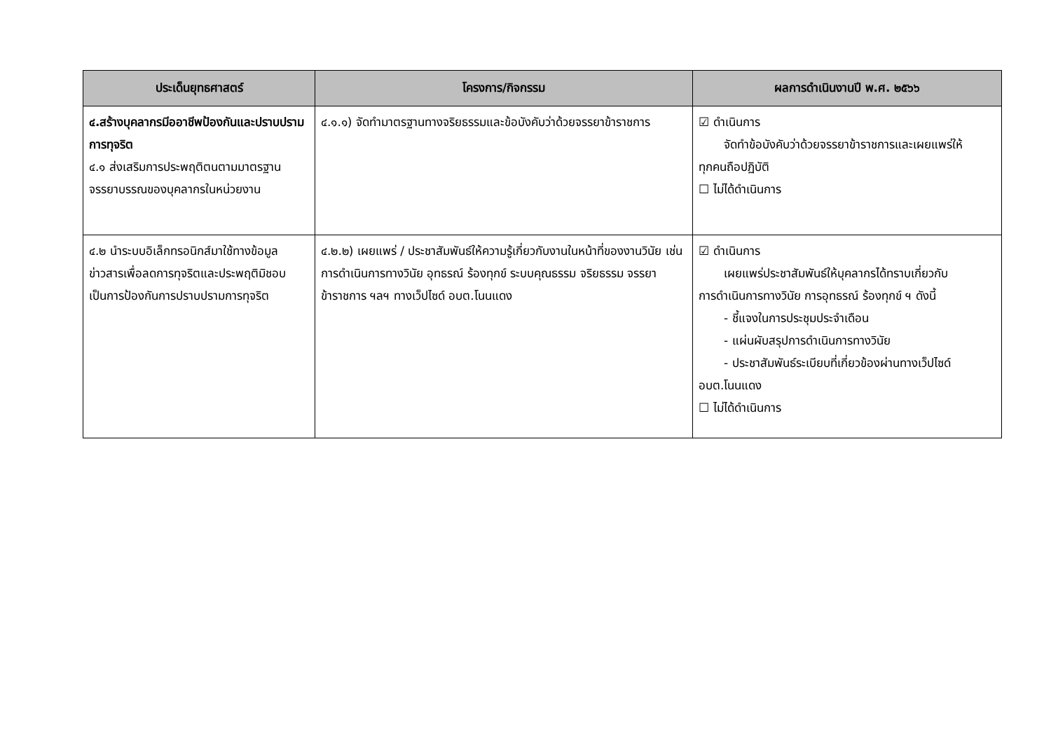| ประเด็นยุทธศาสตร์ | โครงการ/กิจกรรม | ผลการดำเนินงานปี พ.ศ. ๒๕๖๖ |
| --- | --- | --- |
| ๔.สร้างบุคลากรมีออาชีพป้องกันและปราบปรามการทุจริต ๔.๑ ส่งเสริมการประพฤติตนตามมาตรฐานจรรยาบรรณของบุคลากรในหน่วยงาน | ๔.๑.๑) จัดทำมาตรฐานทางจริยธรรมและข้อบังคับว่าด้วยจรรยาข้าราชการ | ☑ ดำเนินการ จัดทำข้อบังคับว่าด้วยจรรยาข้าราชการและเผยแพร่ให้ ทุกคนถือปฏิบัติ ☐ ไม่ได้ดำเนินการ |
| ๔.๒ นำระบบอิเล็กทรอนิกส์มาใช้ทางข้อมูลข่าวสารเพื่อลดการทุจริตและประพฤติมิชอบเป็นการป้องกันการปราบปรามการทุจริต | ๔.๒.๒) เผยแพร่ / ประชาสัมพันธ์ให้ความรู้เกี่ยวกับงานในหน้าที่ของงานวินัย เช่น การดำเนินการทางวินัย อุทธรณ์ ร้องทุกข์ ระบบคุณธรรม จริยธรรม จรรยาข้าราชการ ฯลฯ ทางเว็ปไซด์ อบต.โนนแดง | ☑ ดำเนินการ เผยแพร่ประชาสัมพันธ์ให้บุคลากรได้ทราบเกี่ยวกับ การดำเนินการทางวินัย การอุทธรณ์ ร้องทุกข์ ฯ ดังนี้ - ชี้แจงในการประชุมประจำเดือน - แผ่นผับสรุปการดำเนินการทางวินัย - ประชาสัมพันธ์ระเบียบที่เกี่ยวข้องผ่านทางเว็ปไซด์ อบต.โนนแดง ☐ ไม่ได้ดำเนินการ |